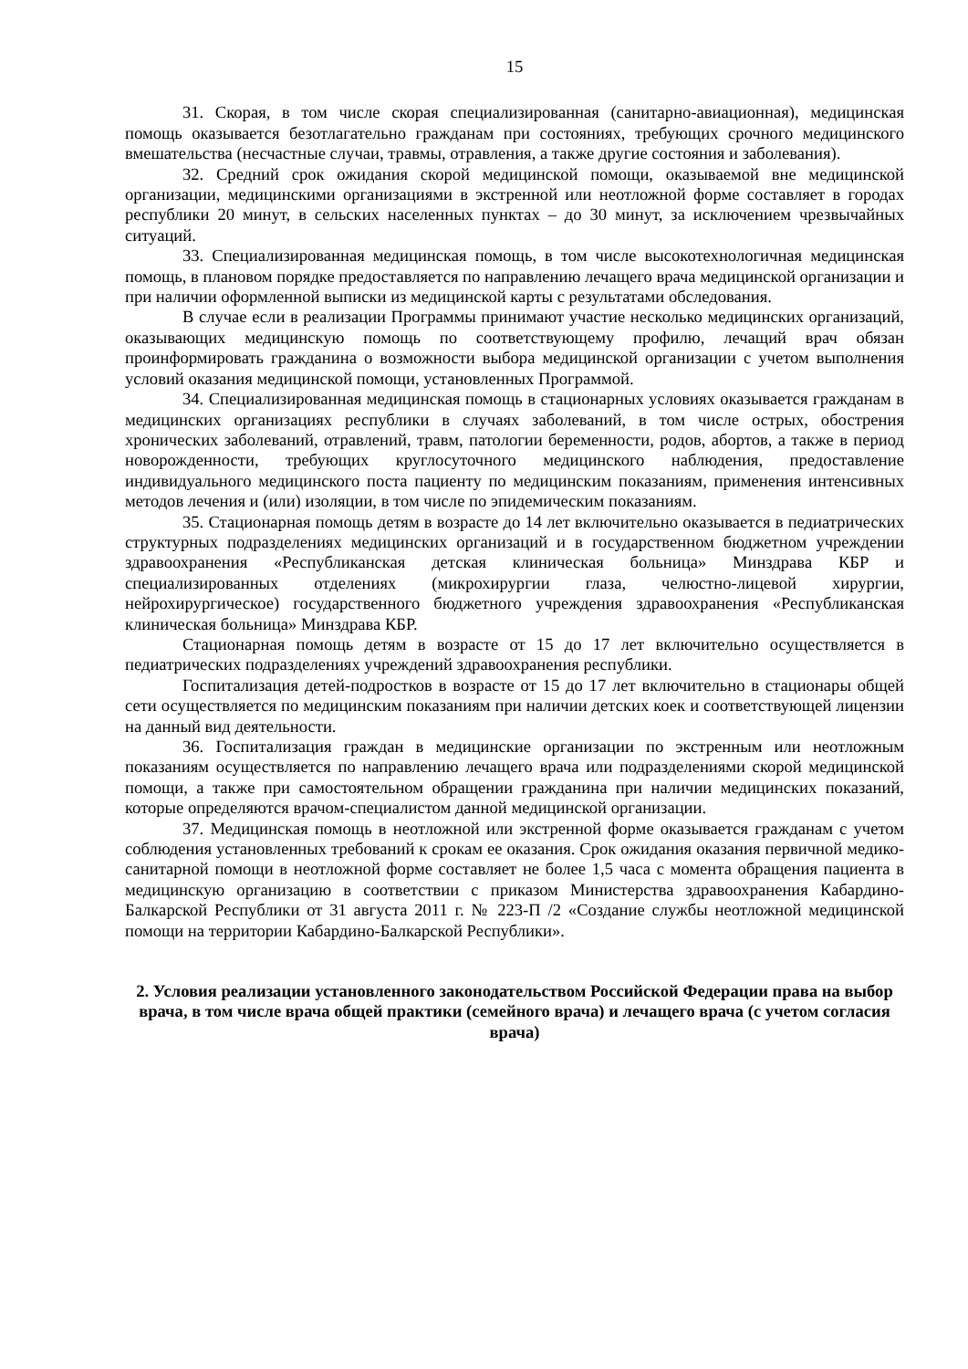15
31. Скорая, в том числе скорая специализированная (санитарно-авиационная), медицинская помощь оказывается безотлагательно гражданам при состояниях, требующих срочного медицинского вмешательства (несчастные случаи, травмы, отравления, а также другие состояния и заболевания).
32. Средний срок ожидания скорой медицинской помощи, оказываемой вне медицинской организации, медицинскими организациями в экстренной или неотложной форме составляет в городах республики 20 минут, в сельских населенных пунктах – до 30 минут, за исключением чрезвычайных ситуаций.
33. Специализированная медицинская помощь, в том числе высокотехнологичная медицинская помощь, в плановом порядке предоставляется по направлению лечащего врача медицинской организации и при наличии оформленной выписки из медицинской карты с результатами обследования.
В случае если в реализации Программы принимают участие несколько медицинских организаций, оказывающих медицинскую помощь по соответствующему профилю, лечащий врач обязан проинформировать гражданина о возможности выбора медицинской организации с учетом выполнения условий оказания медицинской помощи, установленных Программой.
34. Специализированная медицинская помощь в стационарных условиях оказывается гражданам в медицинских организациях республики в случаях заболеваний, в том числе острых, обострения хронических заболеваний, отравлений, травм, патологии беременности, родов, абортов, а также в период новорожденности, требующих круглосуточного медицинского наблюдения, предоставление индивидуального медицинского поста пациенту по медицинским показаниям, применения интенсивных методов лечения и (или) изоляции, в том числе по эпидемическим показаниям.
35. Стационарная помощь детям в возрасте до 14 лет включительно оказывается в педиатрических структурных подразделениях медицинских организаций и в государственном бюджетном учреждении здравоохранения «Республиканская детская клиническая больница» Минздрава КБР и специализированных отделениях (микрохирургии глаза, челюстно-лицевой хирургии, нейрохирургическое) государственного бюджетного учреждения здравоохранения «Республиканская клиническая больница» Минздрава КБР.
Стационарная помощь детям в возрасте от 15 до 17 лет включительно осуществляется в педиатрических подразделениях учреждений здравоохранения республики.
Госпитализация детей-подростков в возрасте от 15 до 17 лет включительно в стационары общей сети осуществляется по медицинским показаниям при наличии детских коек и соответствующей лицензии на данный вид деятельности.
36. Госпитализация граждан в медицинские организации по экстренным или неотложным показаниям осуществляется по направлению лечащего врача или подразделениями скорой медицинской помощи, а также при самостоятельном обращении гражданина при наличии медицинских показаний, которые определяются врачом-специалистом данной медицинской организации.
37. Медицинская помощь в неотложной или экстренной форме оказывается гражданам с учетом соблюдения установленных требований к срокам ее оказания. Срок ожидания оказания первичной медико-санитарной помощи в неотложной форме составляет не более 1,5 часа с момента обращения пациента в медицинскую организацию в соответствии с приказом Министерства здравоохранения Кабардино-Балкарской Республики от 31 августа 2011 г. № 223-П /2 «Создание службы неотложной медицинской помощи на территории Кабардино-Балкарской Республики».
2. Условия реализации установленного законодательством Российской Федерации права на выбор врача, в том числе врача общей практики (семейного врача) и лечащего врача (с учетом согласия врача)